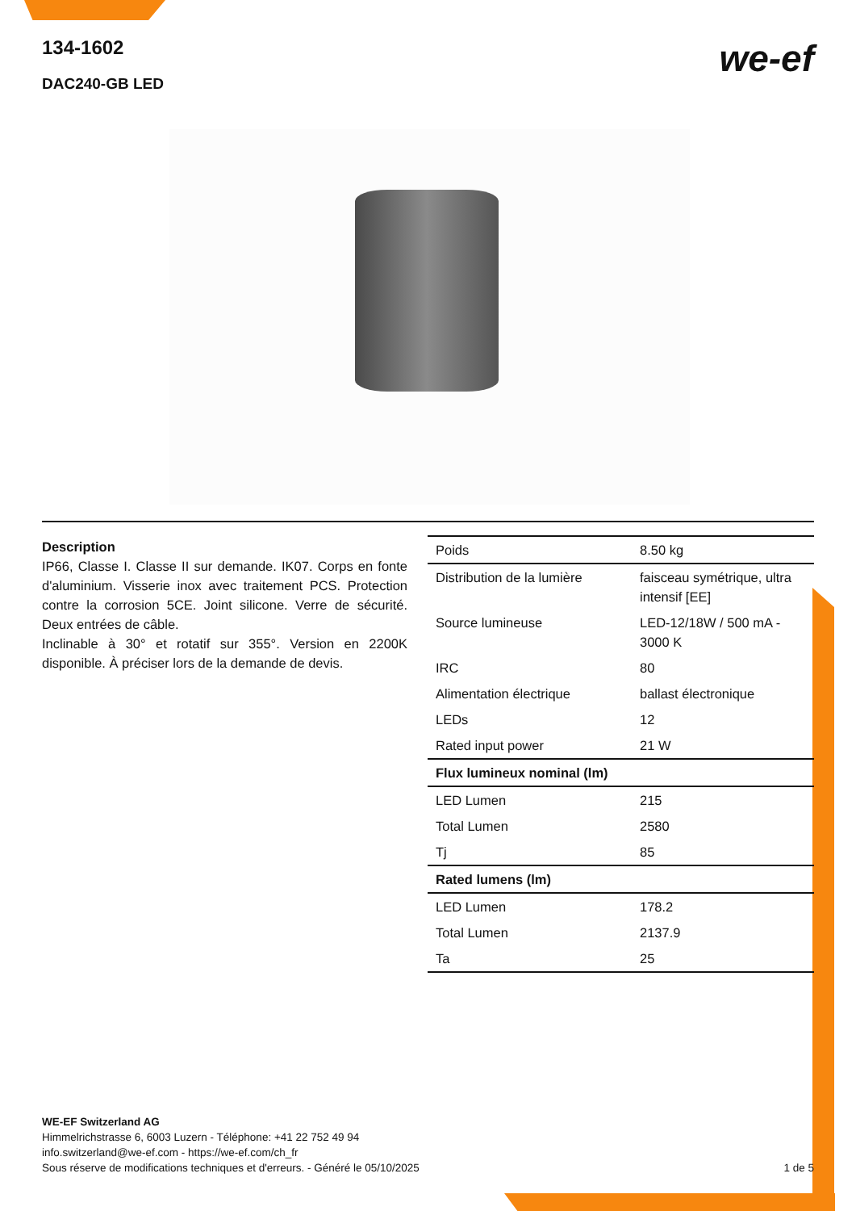134-1602
DAC240-GB LED
we-ef
Description
IP66, Classe I. Classe II sur demande. IK07. Corps en fonte d'aluminium. Visserie inox avec traitement PCS. Protection contre la corrosion 5CE. Joint silicone. Verre de sécurité. Deux entrées de câble.
Inclinable à 30° et rotatif sur 355°. Version en 2200K disponible. À préciser lors de la demande de devis.
| Poids | 8.50 kg |
| Distribution de la lumière | faisceau symétrique, ultra intensif [EE] |
| Source lumineuse | LED-12/18W / 500 mA - 3000 K |
| IRC | 80 |
| Alimentation électrique | ballast électronique |
| LEDs | 12 |
| Rated input power | 21 W |
| Flux lumineux nominal (lm) | |
| LED Lumen | 215 |
| Total Lumen | 2580 |
| Tj | 85 |
| Rated lumens (lm) | |
| LED Lumen | 178.2 |
| Total Lumen | 2137.9 |
| Ta | 25 |
WE-EF Switzerland AG
Himmelrichstrasse 6, 6003 Luzern - Téléphone: +41 22 752 49 94
info.switzerland@we-ef.com - https://we-ef.com/ch_fr
Sous réserve de modifications techniques et d'erreurs. - Généré le 05/10/2025 1 de 5